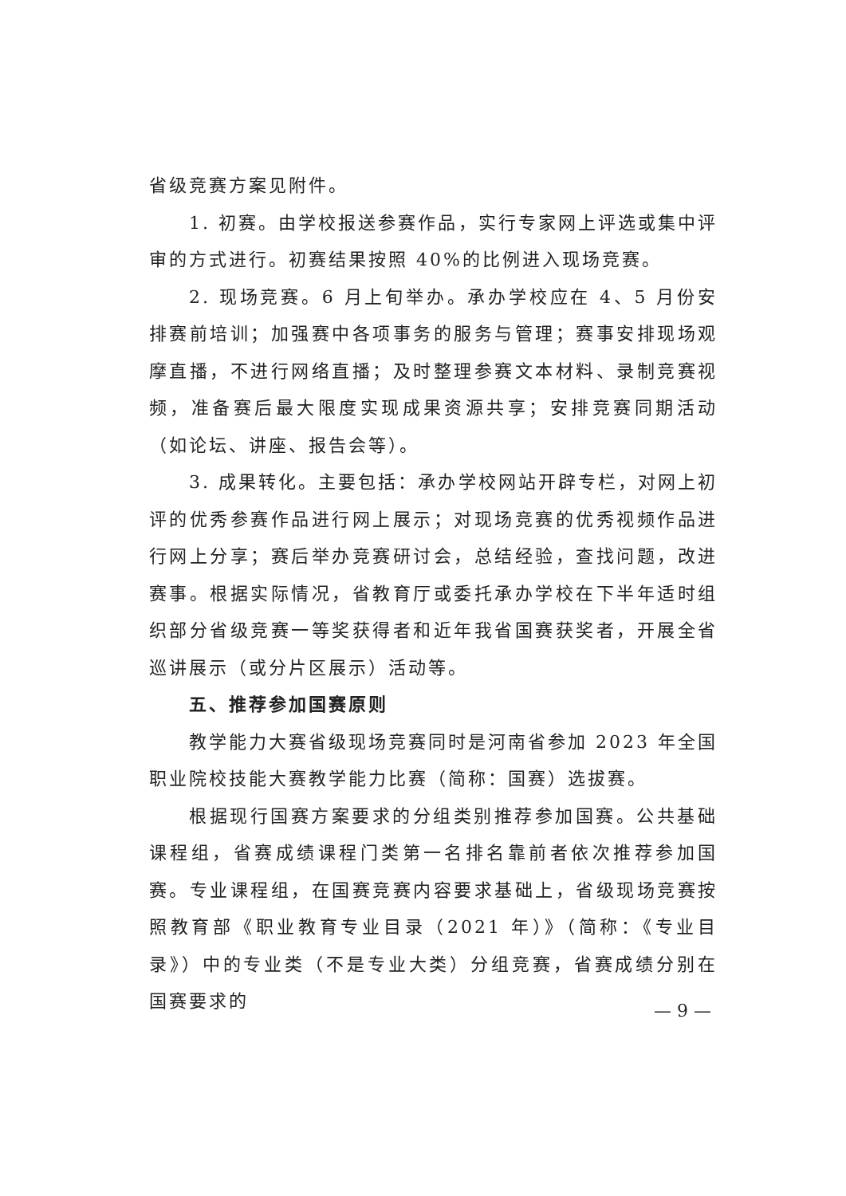省级竞赛方案见附件。
1. 初赛。由学校报送参赛作品，实行专家网上评选或集中评审的方式进行。初赛结果按照 40%的比例进入现场竞赛。
2. 现场竞赛。6 月上旬举办。承办学校应在 4、5 月份安排赛前培训；加强赛中各项事务的服务与管理；赛事安排现场观摩直播，不进行网络直播；及时整理参赛文本材料、录制竞赛视频，准备赛后最大限度实现成果资源共享；安排竞赛同期活动（如论坛、讲座、报告会等）。
3. 成果转化。主要包括：承办学校网站开辟专栏，对网上初评的优秀参赛作品进行网上展示；对现场竞赛的优秀视频作品进行网上分享；赛后举办竞赛研讨会，总结经验，查找问题，改进赛事。根据实际情况，省教育厅或委托承办学校在下半年适时组织部分省级竞赛一等奖获得者和近年我省国赛获奖者，开展全省巡讲展示（或分片区展示）活动等。
五、推荐参加国赛原则
教学能力大赛省级现场竞赛同时是河南省参加 2023 年全国职业院校技能大赛教学能力比赛（简称：国赛）选拔赛。
根据现行国赛方案要求的分组类别推荐参加国赛。公共基础课程组，省赛成绩课程门类第一名排名靠前者依次推荐参加国赛。专业课程组，在国赛竞赛内容要求基础上，省级现场竞赛按照教育部《职业教育专业目录（2021 年）》（简称：《专业目录》）中的专业类（不是专业大类）分组竞赛，省赛成绩分别在国赛要求的
— 9 —